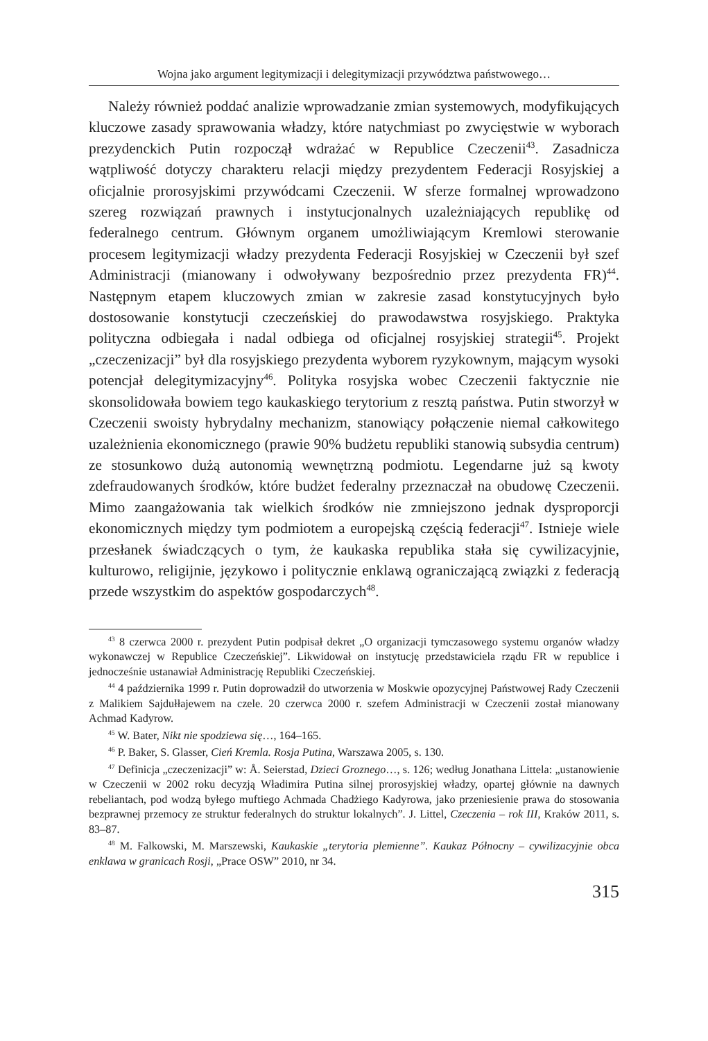Wojna jako argument legitymizacji i delegitymizacji przywództwa państwowego…
Należy również poddać analizie wprowadzanie zmian systemowych, modyfikujących kluczowe zasady sprawowania władzy, które natychmiast po zwycięstwie w wyborach prezydenckich Putin rozpoczął wdrażać w Republice Czeczenii<sup>43</sup>. Zasadnicza wątpliwość dotyczy charakteru relacji między prezydentem Federacji Rosyjskiej a oficjalnie prorosyjskimi przywódcami Czeczenii. W sferze formalnej wprowadzono szereg rozwiązań prawnych i instytucjonalnych uzależniających republikę od federalnego centrum. Głównym organem umożliwiającym Kremlowi sterowanie procesem legitymizacji władzy prezydenta Federacji Rosyjskiej w Czeczenii był szef Administracji (mianowany i odwoływany bezpośrednio przez prezydenta FR)<sup>44</sup>. Następnym etapem kluczowych zmian w zakresie zasad konstytucyjnych było dostosowanie konstytucji czeczeńskiej do prawodawstwa rosyjskiego. Praktyka polityczna odbiegała i nadal odbiega od oficjalnej rosyjskiej strategii<sup>45</sup>. Projekt „czeczenizacji” był dla rosyjskiego prezydenta wyborem ryzykownym, mającym wysoki potencjał delegitymizacyjny<sup>46</sup>. Polityka rosyjska wobec Czeczenii faktycznie nie skonsolidowała bowiem tego kaukaskiego terytorium z resztą państwa. Putin stworzył w Czeczenii swoisty hybrydalny mechanizm, stanowiący połączenie niemal całkowitego uzależnienia ekonomicznego (prawie 90% budżetu republiki stanowią subsydia centrum) ze stosunkowo dużą autonomią wewnętrzną podmiotu. Legendarne już są kwoty zdefraudowanych środków, które budżet federalny przeznaczał na obudowę Czeczenii. Mimo zaangażowania tak wielkich środków nie zmniejszono jednak dysproporcji ekonomicznych między tym podmiotem a europejską częścią federacji<sup>47</sup>. Istnieje wiele przesłanek świadczących o tym, że kaukaska republika stała się cywilizacyjnie, kulturowo, religijnie, językowo i politycznie enklawą ograniczającą związki z federacją przede wszystkim do aspektów gospodarczych<sup>48</sup>.
<sup>43</sup> 8 czerwca 2000 r. prezydent Putin podpisał dekret „O organizacji tymczasowego systemu organów władzy wykonawczej w Republice Czeczeńskiej”. Likwidował on instytucję przedstawiciela rządu FR w republice i jednocześnie ustanawiał Administrację Republiki Czeczeńskiej.
<sup>44</sup> 4 października 1999 r. Putin doprowadził do utworzenia w Moskwie opozycyjnej Państwowej Rady Czeczenii z Malikiem Sajdułłajewem na czele. 20 czerwca 2000 r. szefem Administracji w Czeczenii został mianowany Achmad Kadyrow.
<sup>45</sup> W. Bater, Nikt nie spodziewa się…, 164–165.
<sup>46</sup> P. Baker, S. Glasser, Cień Kremla. Rosja Putina, Warszawa 2005, s. 130.
<sup>47</sup> Definicja „czeczenizacji” w: Å. Seierstad, Dzieci Groznego…, s. 126; według Jonathana Littela: „ustanowienie w Czeczenii w 2002 roku decyzją Władimira Putina silnej prorosyjskiej władzy, opartej głównie na dawnych rebeliantach, pod wodzą byłego muftiego Achmada Chadżiego Kadyrowa, jako przeniesienie prawa do stosowania bezprawnej przemocy ze struktur federalnych do struktur lokalnych”. J. Littel, Czeczenia – rok III, Kraków 2011, s. 83–87.
<sup>48</sup> M. Falkowski, M. Marszewski, Kaukaskie „terytoria plemienne”. Kaukaz Północny – cywilizacyjnie obca enklawa w granicach Rosji, „Prace OSW” 2010, nr 34.
315